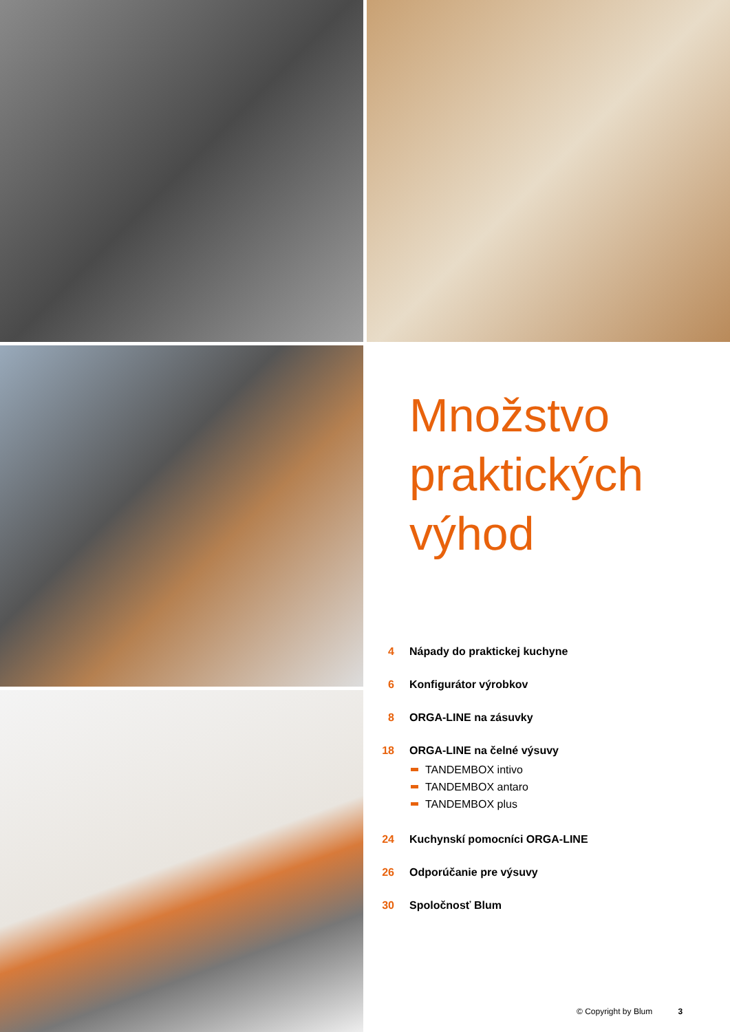Množstvo praktických výhod
4 Nápady do praktickej kuchyne
6 Konfigurátor výrobkov
8 ORGA-LINE na zásuvky
18 ORGA-LINE na čelné výsuvy
TANDEMBOX intivo
TANDEMBOX antaro
TANDEMBOX plus
24 Kuchynskí pomocníci ORGA-LINE
26 Odporúčanie pre výsuvy
30 Spoločnosť Blum
© Copyright by Blum 3